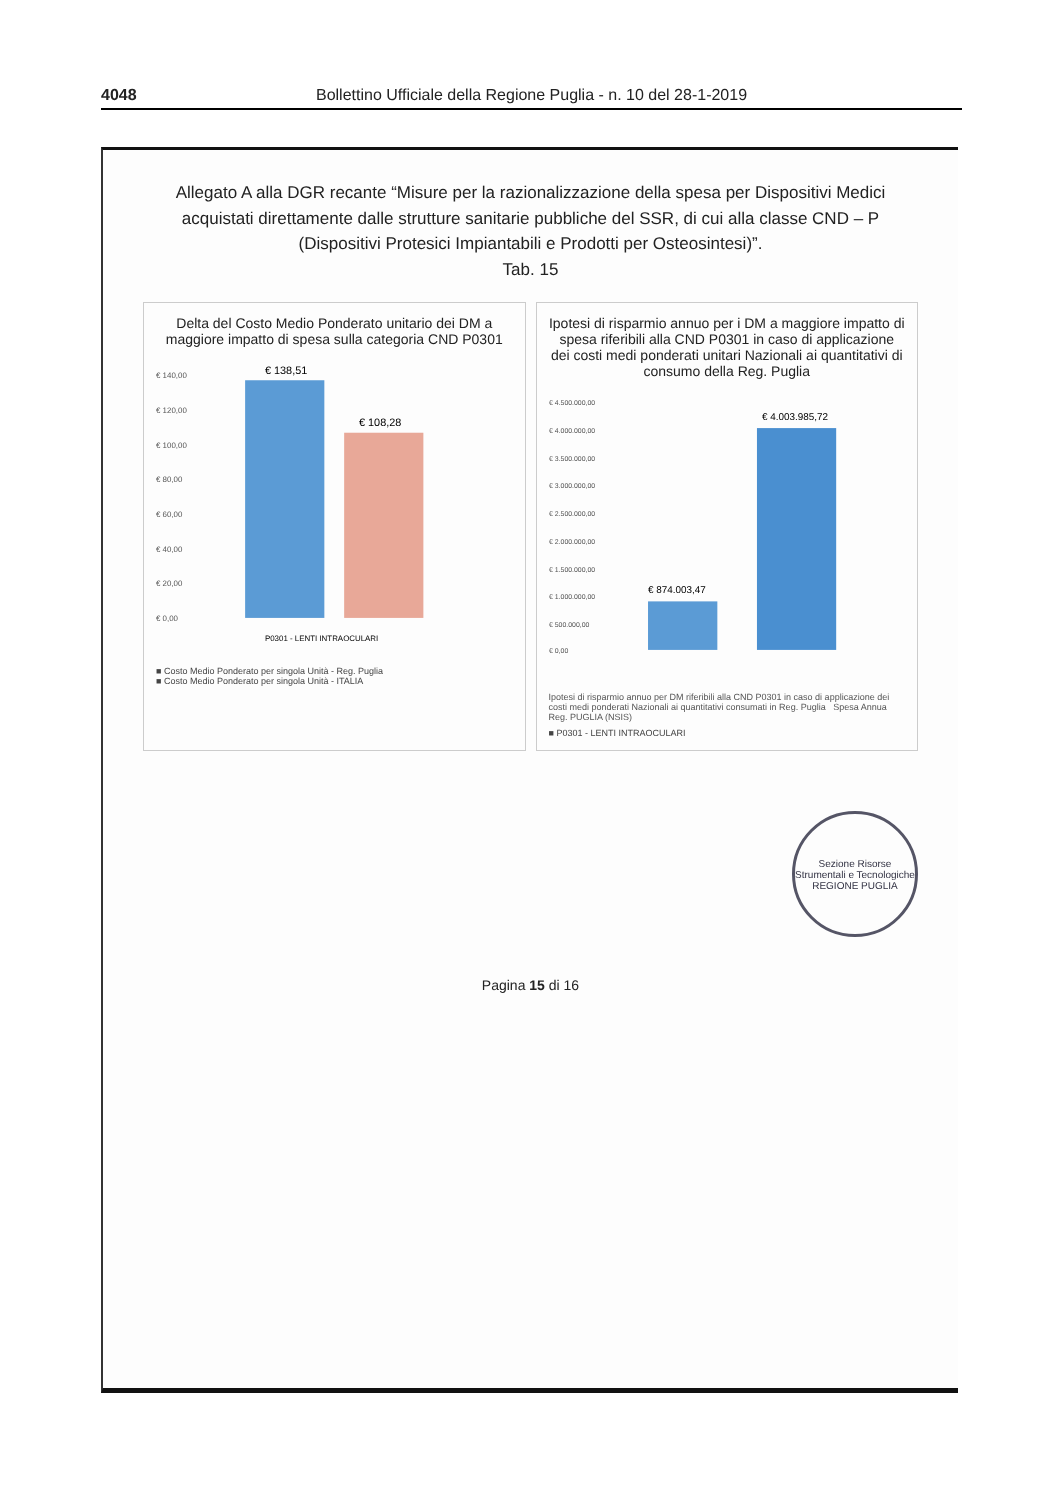4048 Bollettino Ufficiale della Regione Puglia - n. 10 del 28-1-2019
Allegato A alla DGR recante “Misure per la razionalizzazione della spesa per Dispositivi Medici acquistati direttamente dalle strutture sanitarie pubbliche del SSR, di cui alla classe CND – P (Dispositivi Protesici Impiantabili e Prodotti per Osteosintesi)”.
Tab. 15
Delta del Costo Medio Ponderato unitario dei DM a maggiore impatto di spesa sulla categoria CND P0301
€ 140,00
€ 120,00
€ 100,00
€ 80,00
€ 60,00
€ 40,00
€ 20,00
€ 0,00
€ 138,51
€ 108,28
P0301 - LENTI INTRAOCULARI
■ Costo Medio Ponderato per singola Unità - Reg. Puglia
■ Costo Medio Ponderato per singola Unità - ITALIA
Ipotesi di risparmio annuo per i DM a maggiore impatto di spesa riferibili alla CND P0301 in caso di applicazione dei costi medi ponderati unitari Nazionali ai quantitativi di consumo della Reg. Puglia
€ 4.500.000,00
€ 4.000.000,00
€ 3.500.000,00
€ 3.000.000,00
€ 2.500.000,00
€ 2.000.000,00
€ 1.500.000,00
€ 1.000.000,00
€ 500.000,00
€ 0,00
€ 874.003,47
€ 4.003.985,72
Ipotesi di risparmio annuo per DM riferibili alla CND P0301 in caso di applicazione dei costi medi ponderati Nazionali ai quantitativi consumati in Reg. Puglia Spesa Annua Reg. PUGLIA (NSIS)
■ P0301 - LENTI INTRAOCULARI
Sezione Risorse Strumentali e Tecnologiche
REGIONE PUGLIA
Pagina 15 di 16